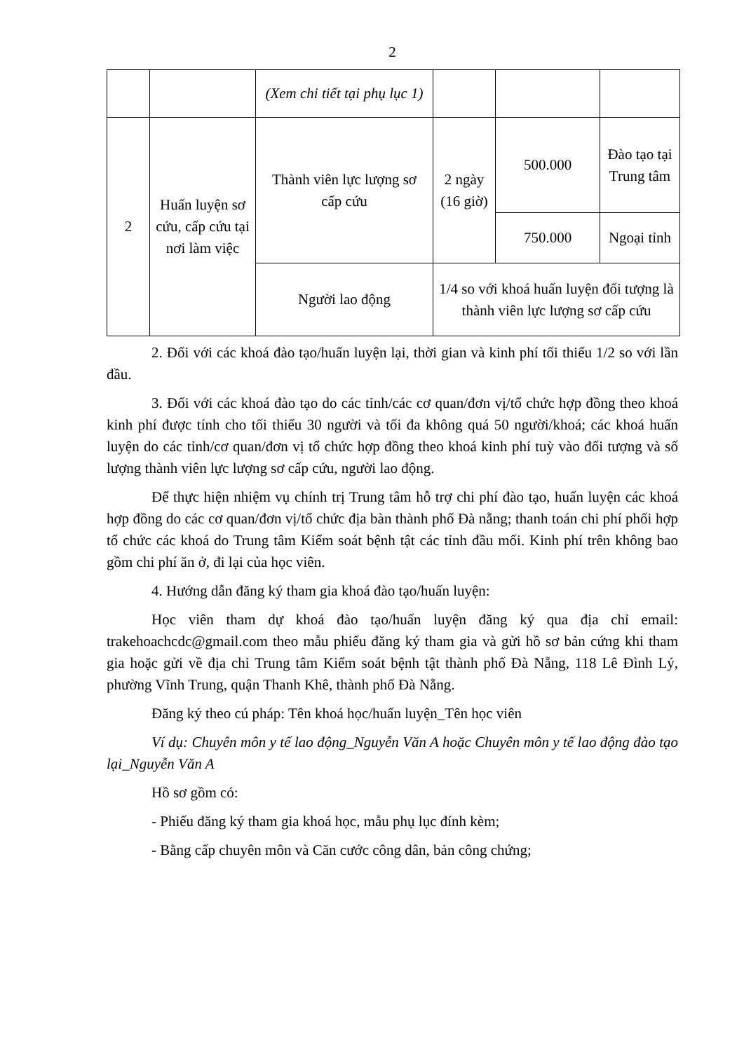2
| | | (Xem chi tiết tại phụ lục 1) | | | |
| 2 | Huấn luyện sơ cứu, cấp cứu tại nơi làm việc | Thành viên lực lượng sơ cấp cứu | 2 ngày (16 giờ) | 500.000 | Đào tạo tại Trung tâm |
| | | | | 750.000 | Ngoại tỉnh |
| | | Người lao động | 1/4 so với khoá huấn luyện đối tượng là thành viên lực lượng sơ cấp cứu | | |
2. Đối với các khoá đào tạo/huấn luyện lại, thời gian và kinh phí tối thiểu 1/2 so với lần đầu.
3. Đối với các khoá đào tạo do các tỉnh/các cơ quan/đơn vị/tổ chức hợp đồng theo khoá kinh phí được tính cho tối thiểu 30 người và tối đa không quá 50 người/khoá; các khoá huấn luyện do các tỉnh/cơ quan/đơn vị tổ chức hợp đồng theo khoá kinh phí tuỳ vào đối tượng và số lượng thành viên lực lượng sơ cấp cứu, người lao động.
Để thực hiện nhiệm vụ chính trị Trung tâm hỗ trợ chi phí đào tạo, huấn luyện các khoá hợp đồng do các cơ quan/đơn vị/tổ chức địa bàn thành phố Đà nẵng; thanh toán chi phí phối hợp tổ chức các khoá do Trung tâm Kiểm soát bệnh tật các tỉnh đầu mối. Kinh phí trên không bao gồm chi phí ăn ở, đi lại của học viên.
4. Hướng dẫn đăng ký tham gia khoá đào tạo/huấn luyện:
Học viên tham dự khoá đào tạo/huấn luyện đăng ký qua địa chỉ email: trakehoachcdc@gmail.com theo mẫu phiếu đăng ký tham gia và gửi hồ sơ bản cứng khi tham gia hoặc gửi về địa chỉ Trung tâm Kiểm soát bệnh tật thành phố Đà Nẵng, 118 Lê Đình Lý, phường Vĩnh Trung, quận Thanh Khê, thành phố Đà Nẵng.
Đăng ký theo cú pháp: Tên khoá học/huấn luyện_Tên học viên
Ví dụ: Chuyên môn y tế lao động_Nguyễn Văn A hoặc Chuyên môn y tế lao động đào tạo lại_Nguyễn Văn A
Hồ sơ gồm có:
- Phiếu đăng ký tham gia khoá học, mẫu phụ lục đính kèm;
- Bằng cấp chuyên môn và Căn cước công dân, bản công chứng;